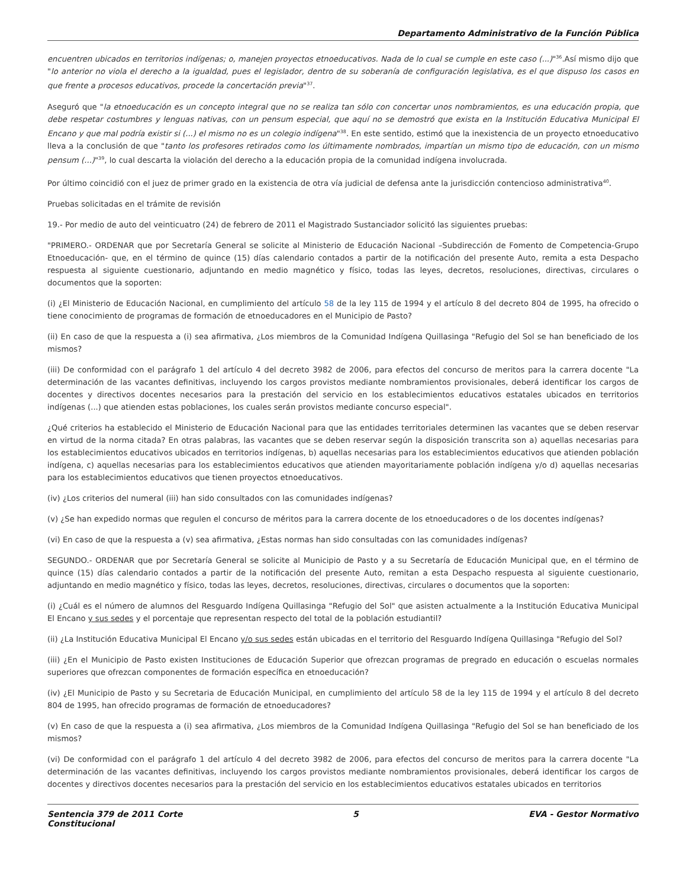Departamento Administrativo de la Función Pública
encuentren ubicados en territorios indígenas; o, manejen proyectos etnoeducativos. Nada de lo cual se cumple en este caso (...)"<sup>36</sup>.Así mismo dijo que "lo anterior no viola el derecho a la igualdad, pues el legislador, dentro de su soberanía de configuración legislativa, es el que dispuso los casos en que frente a procesos educativos, procede la concertación previa"<sup>37</sup>.
Aseguró que "la etnoeducación es un concepto integral que no se realiza tan sólo con concertar unos nombramientos, es una educación propia, que debe respetar costumbres y lenguas nativas, con un pensum especial, que aquí no se demostró que exista en la Institución Educativa Municipal El Encano y que mal podría existir si (...) el mismo no es un colegio indígena"<sup>38</sup>. En este sentido, estimó que la inexistencia de un proyecto etnoeducativo lleva a la conclusión de que "tanto los profesores retirados como los últimamente nombrados, impartían un mismo tipo de educación, con un mismo pensum (...)"<sup>39</sup>, lo cual descarta la violación del derecho a la educación propia de la comunidad indígena involucrada.
Por último coincidió con el juez de primer grado en la existencia de otra vía judicial de defensa ante la jurisdicción contencioso administrativa<sup>40</sup>.
Pruebas solicitadas en el trámite de revisión
19.- Por medio de auto del veinticuatro (24) de febrero de 2011 el Magistrado Sustanciador solicitó las siguientes pruebas:
"PRIMERO.- ORDENAR que por Secretaría General se solicite al Ministerio de Educación Nacional –Subdirección de Fomento de Competencia-Grupo Etnoeducación- que, en el término de quince (15) días calendario contados a partir de la notificación del presente Auto, remita a esta Despacho respuesta al siguiente cuestionario, adjuntando en medio magnético y físico, todas las leyes, decretos, resoluciones, directivas, circulares o documentos que la soporten:
(i) ¿El Ministerio de Educación Nacional, en cumplimiento del artículo 58 de la ley 115 de 1994 y el artículo 8 del decreto 804 de 1995, ha ofrecido o tiene conocimiento de programas de formación de etnoeducadores en el Municipio de Pasto?
(ii) En caso de que la respuesta a (i) sea afirmativa, ¿Los miembros de la Comunidad Indígena Quillasinga "Refugio del Sol se han beneficiado de los mismos?
(iii) De conformidad con el parágrafo 1 del artículo 4 del decreto 3982 de 2006, para efectos del concurso de meritos para la carrera docente "La determinación de las vacantes definitivas, incluyendo los cargos provistos mediante nombramientos provisionales, deberá identificar los cargos de docentes y directivos docentes necesarios para la prestación del servicio en los establecimientos educativos estatales ubicados en territorios indígenas (...) que atienden estas poblaciones, los cuales serán provistos mediante concurso especial".
¿Qué criterios ha establecido el Ministerio de Educación Nacional para que las entidades territoriales determinen las vacantes que se deben reservar en virtud de la norma citada? En otras palabras, las vacantes que se deben reservar según la disposición transcrita son a) aquellas necesarias para los establecimientos educativos ubicados en territorios indígenas, b) aquellas necesarias para los establecimientos educativos que atienden población indígena, c) aquellas necesarias para los establecimientos educativos que atienden mayoritariamente población indígena y/o d) aquellas necesarias para los establecimientos educativos que tienen proyectos etnoeducativos.
(iv) ¿Los criterios del numeral (iii) han sido consultados con las comunidades indígenas?
(v) ¿Se han expedido normas que regulen el concurso de méritos para la carrera docente de los etnoeducadores o de los docentes indígenas?
(vi) En caso de que la respuesta a (v) sea afirmativa, ¿Estas normas han sido consultadas con las comunidades indígenas?
SEGUNDO.- ORDENAR que por Secretaría General se solicite al Municipio de Pasto y a su Secretaría de Educación Municipal que, en el término de quince (15) días calendario contados a partir de la notificación del presente Auto, remitan a esta Despacho respuesta al siguiente cuestionario, adjuntando en medio magnético y físico, todas las leyes, decretos, resoluciones, directivas, circulares o documentos que la soporten:
(i) ¿Cuál es el número de alumnos del Resguardo Indígena Quillasinga "Refugio del Sol" que asisten actualmente a la Institución Educativa Municipal El Encano y sus sedes y el porcentaje que representan respecto del total de la población estudiantil?
(ii) ¿La Institución Educativa Municipal El Encano y/o sus sedes están ubicadas en el territorio del Resguardo Indígena Quillasinga "Refugio del Sol?
(iii) ¿En el Municipio de Pasto existen Instituciones de Educación Superior que ofrezcan programas de pregrado en educación o escuelas normales superiores que ofrezcan componentes de formación específica en etnoeducación?
(iv) ¿El Municipio de Pasto y su Secretaria de Educación Municipal, en cumplimiento del artículo 58 de la ley 115 de 1994 y el artículo 8 del decreto 804 de 1995, han ofrecido programas de formación de etnoeducadores?
(v) En caso de que la respuesta a (i) sea afirmativa, ¿Los miembros de la Comunidad Indígena Quillasinga "Refugio del Sol se han beneficiado de los mismos?
(vi) De conformidad con el parágrafo 1 del artículo 4 del decreto 3982 de 2006, para efectos del concurso de meritos para la carrera docente "La determinación de las vacantes definitivas, incluyendo los cargos provistos mediante nombramientos provisionales, deberá identificar los cargos de docentes y directivos docentes necesarios para la prestación del servicio en los establecimientos educativos estatales ubicados en territorios
Sentencia 379 de 2011 Corte
Constitucional
5 EVA - Gestor Normativo